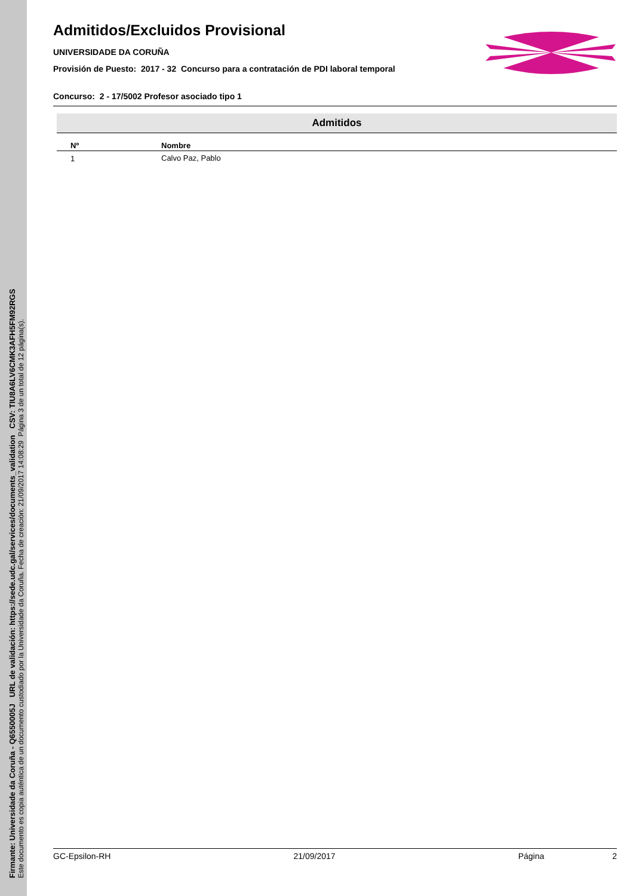Firmante: Universidade da Coruña - Q6550005J URL de validación: https://sede.udc.gal/services/documents_validation CSV: TIU8A6LV6CMK3AFH5FM92RGS
Este documento es copia auténtica de un documento custodiado por la Universidade da Coruña. Fecha de creación: 21/09/2017 14:08:29 Página 3 de un total de 12 página(s).
Admitidos/Excluidos Provisional
UNIVERSIDADE DA CORUÑA
Provisión de Puesto: 2017 - 32 Concurso para a contratación de PDI laboral temporal
Concurso: 2 - 17/5002 Profesor asociado tipo 1
Admitidos
| Nº | Nombre |
| --- | --- |
| 1 | Calvo Paz, Pablo |
GC-Epsilon-RH 21/09/2017 Página 2